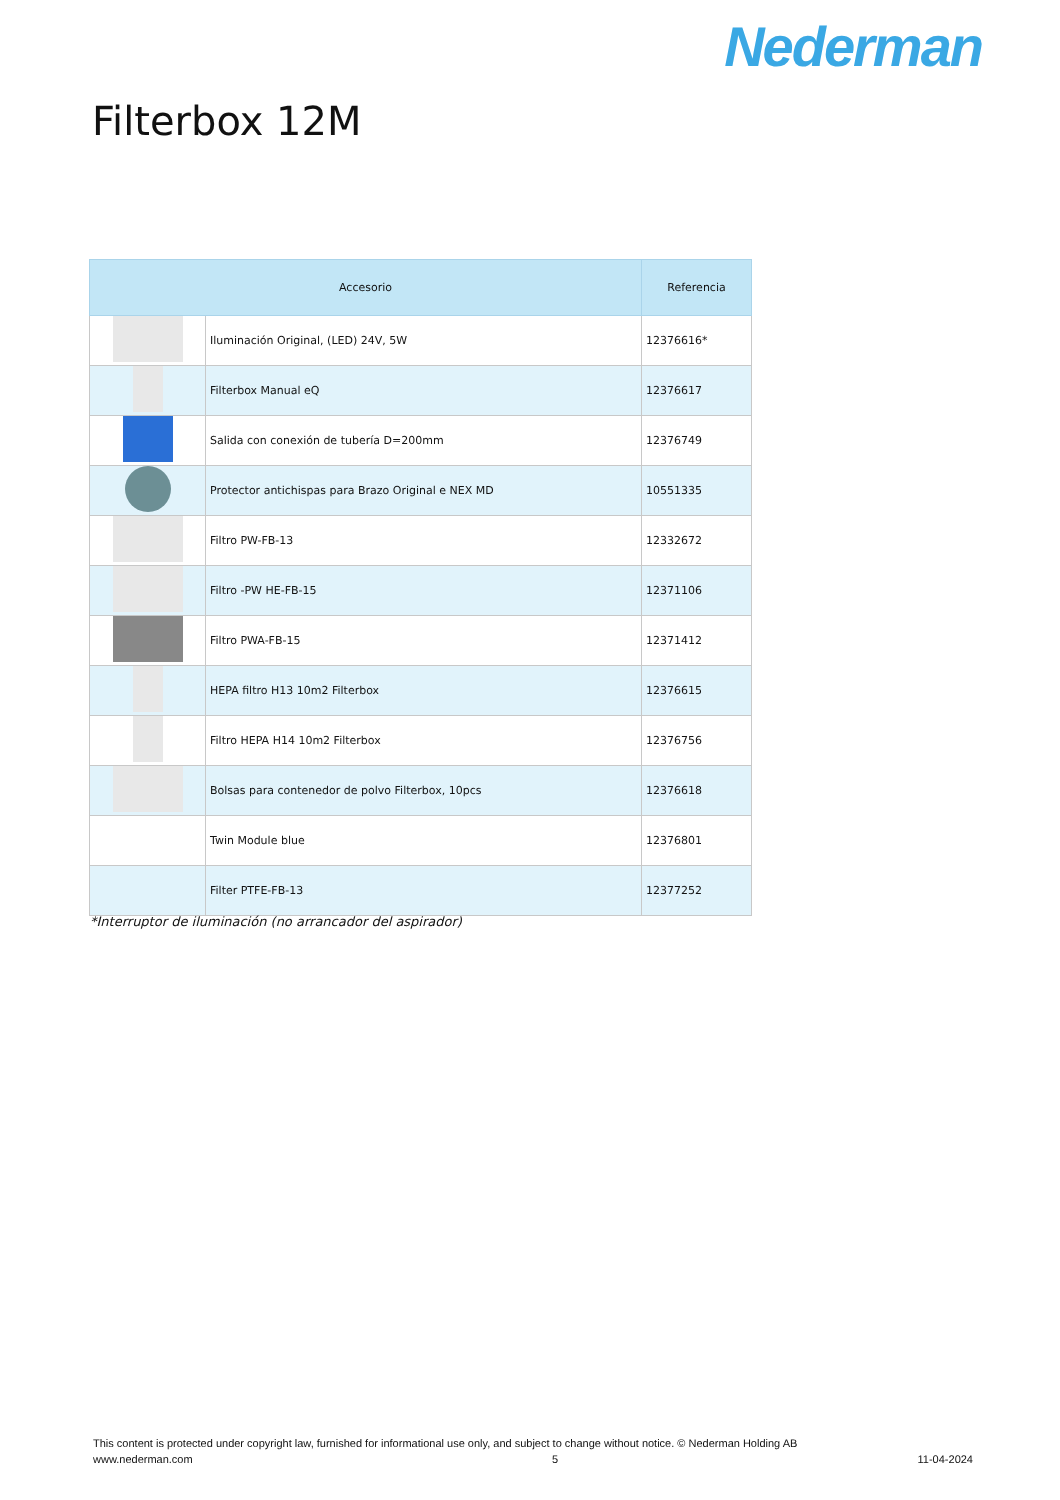Nederman
Filterbox 12M
| Accesorio | | Referencia |
| --- | --- | --- |
| | Iluminación Original, (LED) 24V, 5W | 12376616* |
| | Filterbox Manual eQ | 12376617 |
| | Salida con conexión de tubería D=200mm | 12376749 |
| | Protector antichispas para Brazo Original e NEX MD | 10551335 |
| | Filtro PW-FB-13 | 12332672 |
| | Filtro -PW HE-FB-15 | 12371106 |
| | Filtro PWA-FB-15 | 12371412 |
| | HEPA filtro H13 10m2 Filterbox | 12376615 |
| | Filtro HEPA H14 10m2 Filterbox | 12376756 |
| | Bolsas para contenedor de polvo Filterbox, 10pcs | 12376618 |
| | Twin Module blue | 12376801 |
| | Filter PTFE-FB-13 | 12377252 |
*Interruptor de iluminación (no arrancador del aspirador)
This content is protected under copyright law, furnished for informational use only, and subject to change without notice. © Nederman Holding AB
www.nederman.com 5 11-04-2024